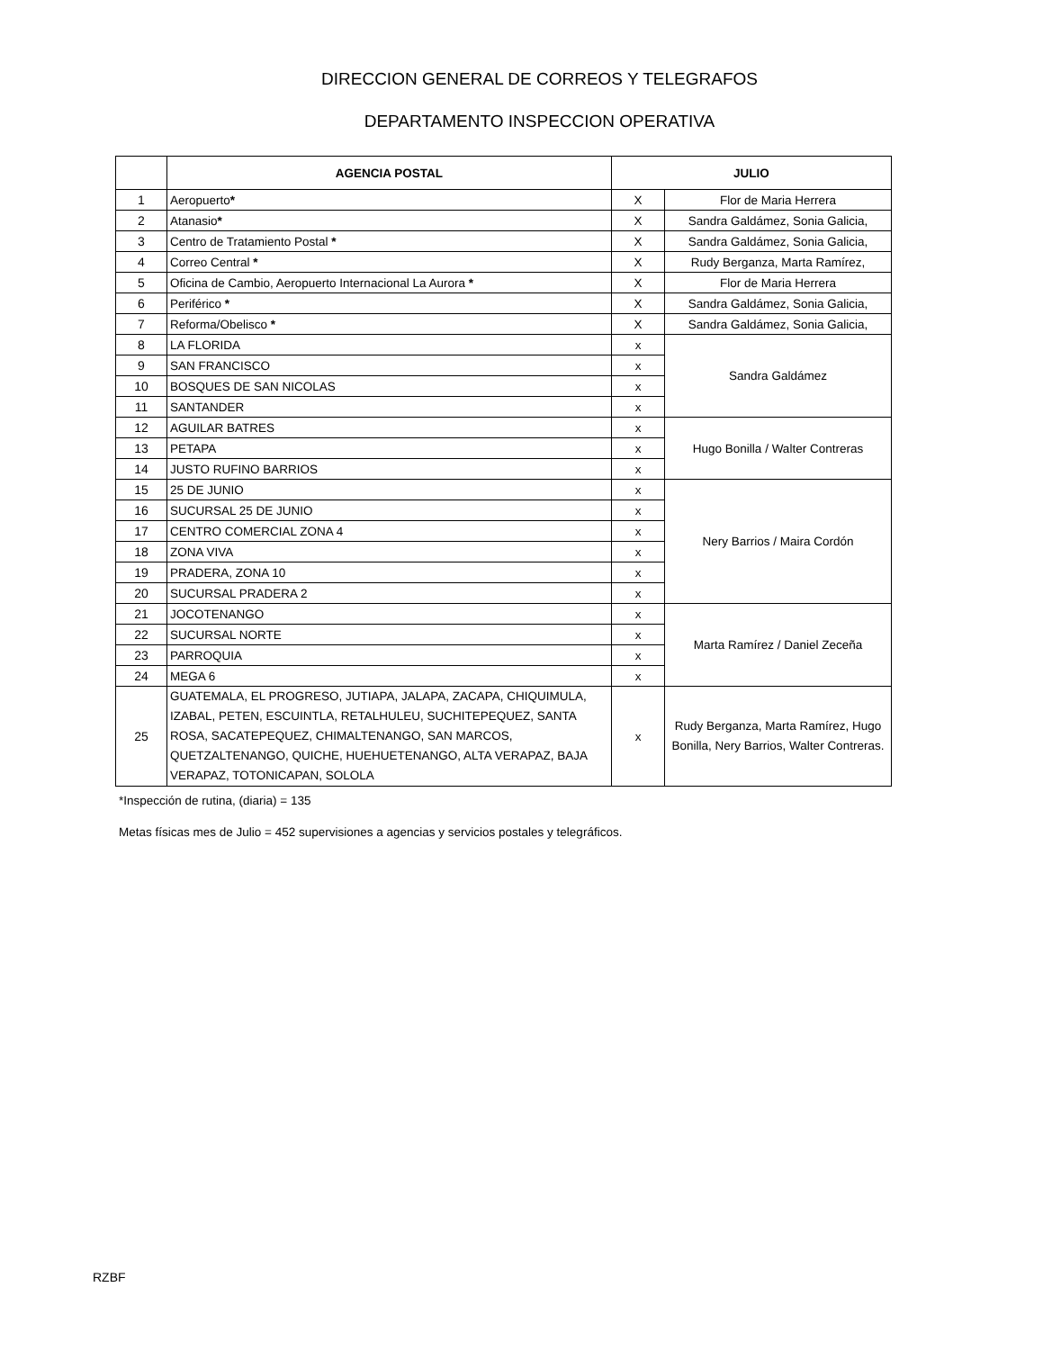DIRECCION GENERAL DE CORREOS Y TELEGRAFOS
DEPARTAMENTO INSPECCION OPERATIVA
| | AGENCIA POSTAL | JULIO | |
| --- | --- | --- | --- |
| 1 | Aeropuerto * | X | Flor de Maria Herrera |
| 2 | Atanasio * | X | Sandra Galdámez, Sonia Galicia, |
| 3 | Centro de Tratamiento Postal * | X | Sandra Galdámez, Sonia Galicia, |
| 4 | Correo Central * | X | Rudy Berganza, Marta Ramírez, |
| 5 | Oficina de Cambio, Aeropuerto Internacional La Aurora * | X | Flor de Maria Herrera |
| 6 | Periférico * | X | Sandra Galdámez, Sonia Galicia, |
| 7 | Reforma/Obelisco * | X | Sandra Galdámez, Sonia Galicia, |
| 8 | LA FLORIDA | x | Sandra Galdámez |
| 9 | SAN FRANCISCO | x | |
| 10 | BOSQUES DE SAN NICOLAS | x | |
| 11 | SANTANDER | x | |
| 12 | AGUILAR BATRES | x | Hugo Bonilla / Walter Contreras |
| 13 | PETAPA | x | |
| 14 | JUSTO RUFINO BARRIOS | x | |
| 15 | 25 DE JUNIO | x | Nery Barrios / Maira Cordón |
| 16 | SUCURSAL 25 DE JUNIO | x | |
| 17 | CENTRO COMERCIAL ZONA 4 | x | |
| 18 | ZONA VIVA | x | |
| 19 | PRADERA, ZONA 10 | x | |
| 20 | SUCURSAL PRADERA 2 | x | |
| 21 | JOCOTENANGO | x | Marta Ramírez / Daniel Zeceña |
| 22 | SUCURSAL NORTE | x | |
| 23 | PARROQUIA | x | |
| 24 | MEGA 6 | x | |
| 25 | GUATEMALA, EL PROGRESO, JUTIAPA, JALAPA, ZACAPA, CHIQUIMULA, IZABAL, PETEN, ESCUINTLA, RETALHULEU, SUCHITEPEQUEZ, SANTA ROSA, SACATEPEQUEZ, CHIMALTENANGO, SAN MARCOS, QUETZALTENANGO, QUICHE, HUEHUETENANGO, ALTA VERAPAZ, BAJA VERAPAZ, TOTONICAPAN, SOLOLA | x | Rudy Berganza, Marta Ramírez, Hugo Bonilla, Nery Barrios, Walter Contreras. |
*Inspección de rutina, (diaria) = 135
Metas físicas mes de Julio = 452 supervisiones a agencias y servicios postales y telegráficos.
RZBF